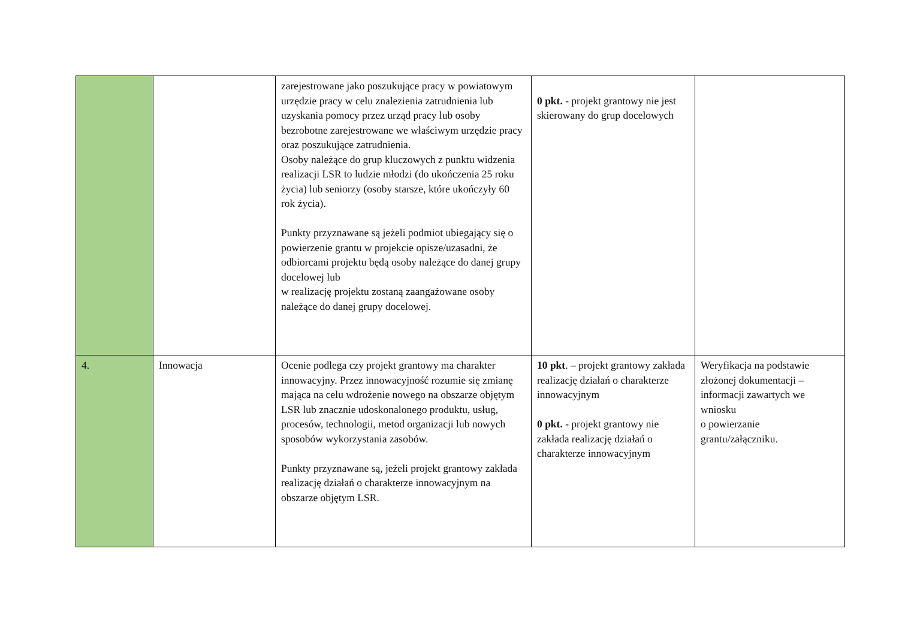| | | zarejestrowane jako poszukujące pracy w powiatowym urzędzie pracy w celu znalezienia zatrudnienia lub uzyskania pomocy przez urząd pracy lub osoby bezrobotne zarejestrowane we właściwym urzędzie pracy oraz poszukujące zatrudnienia. Osoby należące do grup kluczowych z punktu widzenia realizacji LSR to ludzie młodzi (do ukończenia 25 roku życia) lub seniorzy (osoby starsze, które ukończyły 60 rok życia). Punkty przyznawane są jeżeli podmiot ubiegający się o powierzenie grantu w projekcie opisze/uzasadni, że odbiorcami projektu będą osoby należące do danej grupy docelowej lub w realizację projektu zostaną zaangażowane osoby należące do danej grupy docelowej. | 0 pkt. - projekt grantowy nie jest skierowany do grup docelowych | |
| 4. | Innowacja | Ocenie podlega czy projekt grantowy ma charakter innowacyjny. Przez innowacyjność rozumie się zmianę mająca na celu wdrożenie nowego na obszarze objętym LSR lub znacznie udoskonalonego produktu, usług, procesów, technologii, metod organizacji lub nowych sposobów wykorzystania zasobów. Punkty przyznawane są, jeżeli projekt grantowy zakłada realizację działań o charakterze innowacyjnym na obszarze objętym LSR. | 10 pkt . – projekt grantowy zakłada realizację działań o charakterze innowacyjnym 0 pkt. - projekt grantowy nie zakłada realizację działań o charakterze innowacyjnym | Weryfikacja na podstawie złożonej dokumentacji – informacji zawartych we wniosku o powierzanie grantu/załączniku. |